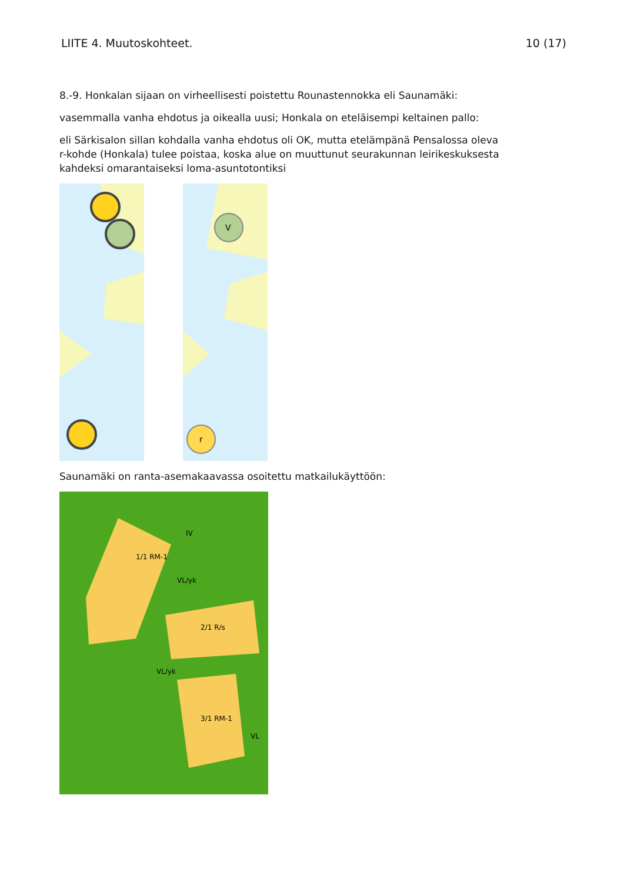LIITE 4. Muutoskohteet. 10 (17)
8.-9. Honkalan sijaan on virheellisesti poistettu Rounastennokka eli Saunamäki:
vasemmalla vanha ehdotus ja oikealla uusi; Honkala on eteläisempi keltainen pallo:
eli Särkisalon sillan kohdalla vanha ehdotus oli OK, mutta etelämpänä Pensalossa oleva r-kohde (Honkala) tulee poistaa, koska alue on muuttunut seurakunnan leirikeskuksesta kahdeksi omarantaiseksi loma-asuntotontiksi
V
r
Saunamäki on ranta-asemakaavassa osoitettu matkailukäyttöön:
1/1 RM-1
2/1 R/s
3/1 RM-1
VL/yk
VL/yk
VL
IV